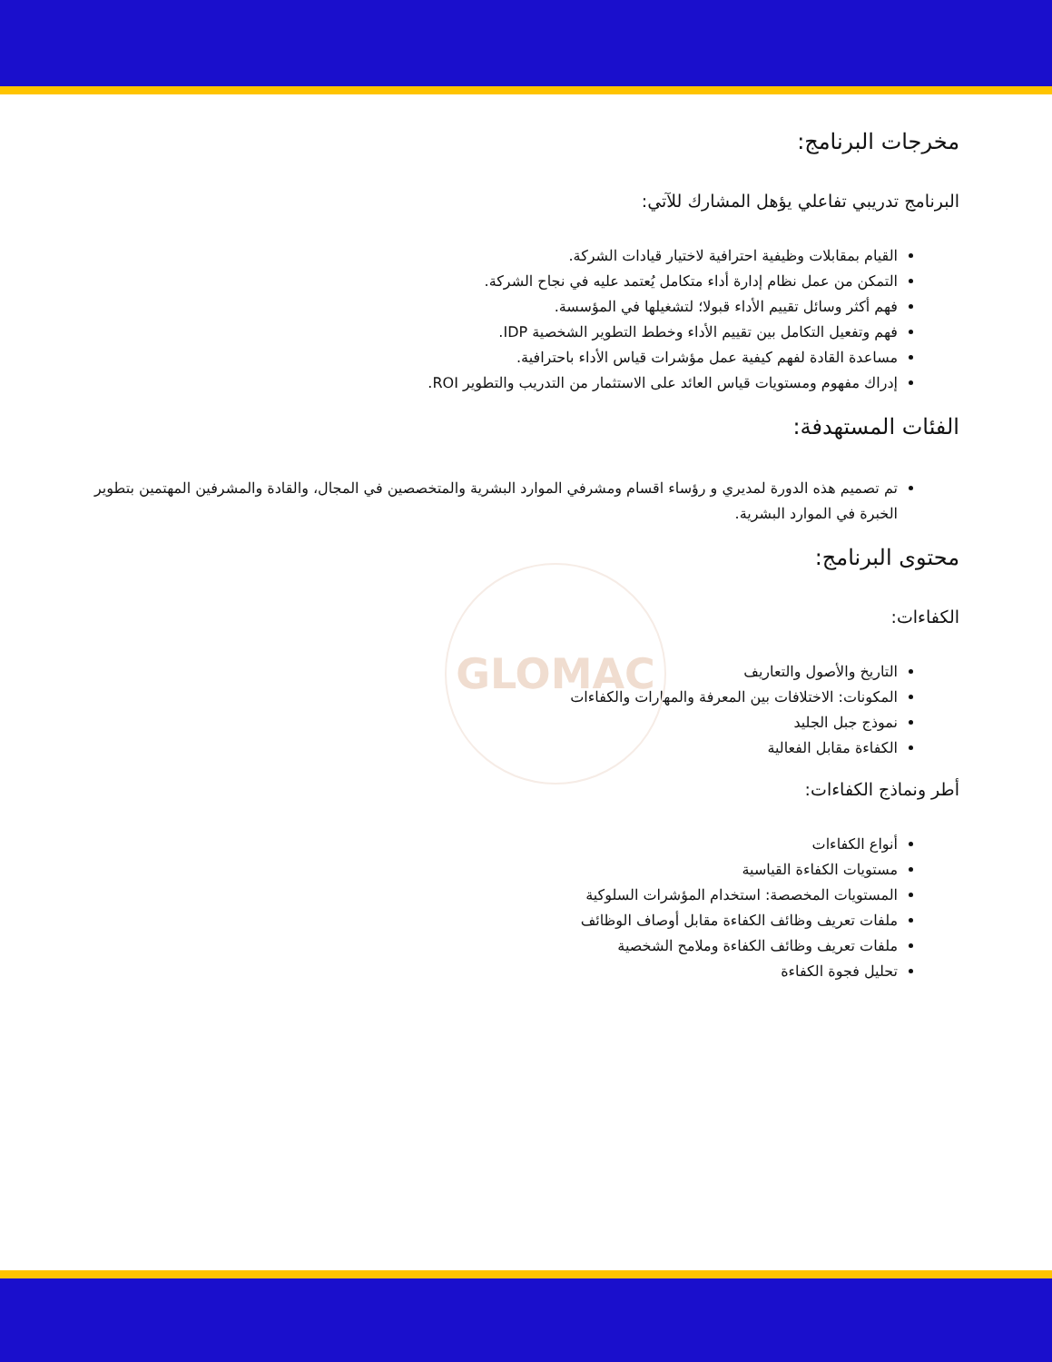GLOMAC
مخرجات البرنامج:
البرنامج تدريبي تفاعلي يؤهل المشارك للآتي:
القيام بمقابلات وظيفية احترافية لاختيار قيادات الشركة.
التمكن من عمل نظام إدارة أداء متكامل يُعتمد عليه في نجاح الشركة.
فهم أكثر وسائل تقييم الأداء قبولا؛ لتشغيلها في المؤسسة.
فهم وتفعيل التكامل بين تقييم الأداء وخطط التطوير الشخصية IDP.
مساعدة القادة لفهم كيفية عمل مؤشرات قياس الأداء باحترافية.
إدراك مفهوم ومستويات قياس العائد على الاستثمار من التدريب والتطوير ROI.
الفئات المستهدفة:
تم تصميم هذه الدورة لمديري و رؤساء اقسام ومشرفي الموارد البشرية والمتخصصين في المجال، والقادة والمشرفين المهتمين بتطوير الخبرة في الموارد البشرية.
محتوى البرنامج:
الكفاءات:
التاريخ والأصول والتعاريف
المكونات: الاختلافات بين المعرفة والمهارات والكفاءات
نموذج جبل الجليد
الكفاءة مقابل الفعالية
أطر ونماذج الكفاءات:
أنواع الكفاءات
مستويات الكفاءة القياسية
المستويات المخصصة: استخدام المؤشرات السلوكية
ملفات تعريف وظائف الكفاءة مقابل أوصاف الوظائف
ملفات تعريف وظائف الكفاءة وملامح الشخصية
تحليل فجوة الكفاءة